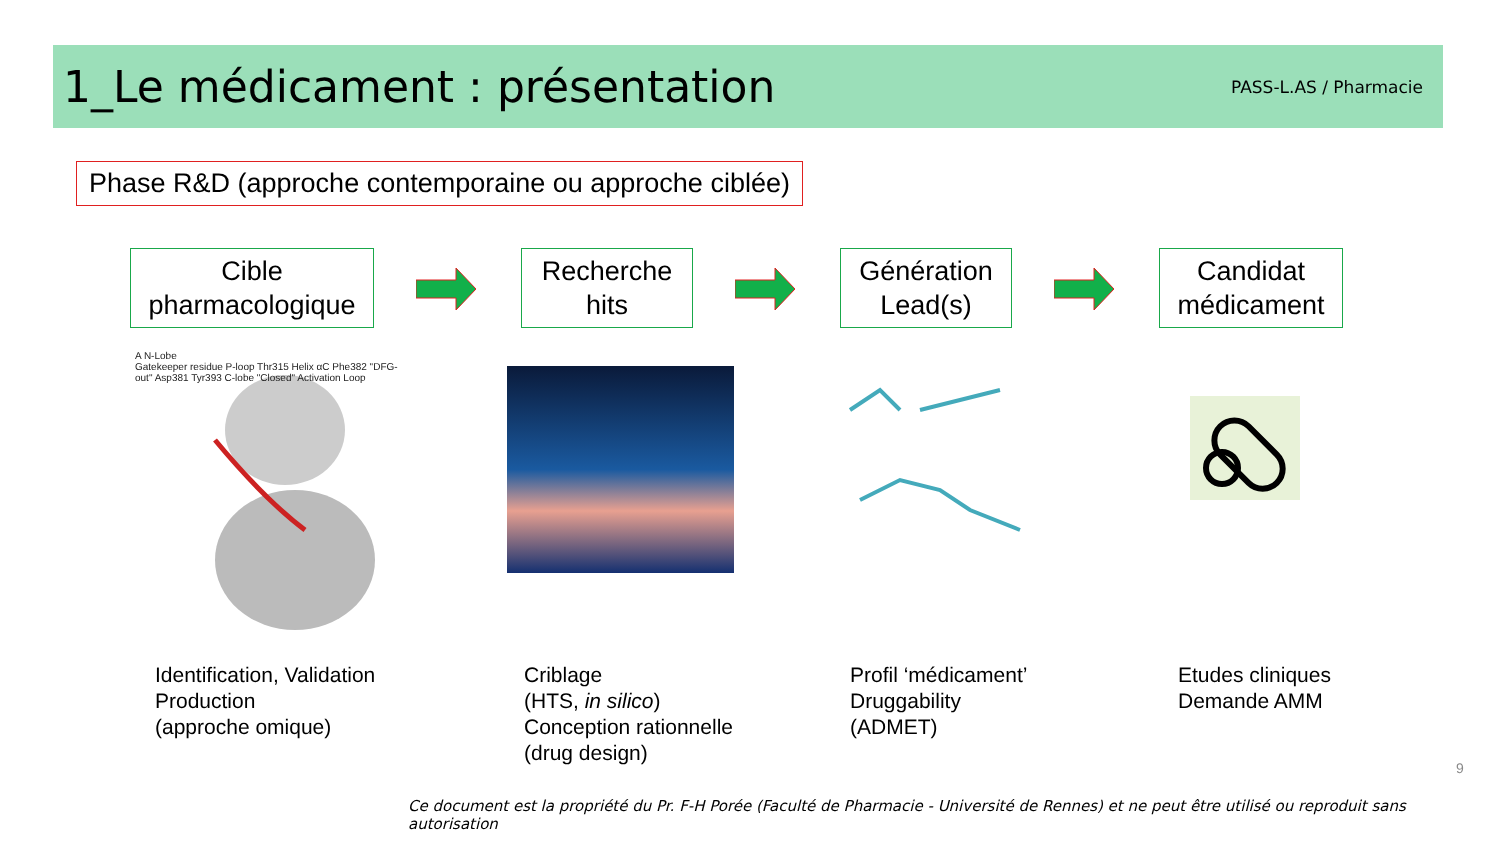1_Le médicament : présentation
PASS-L.AS / Pharmacie
Phase R&D (approche contemporaine ou approche ciblée)
Cible
pharmacologique
Recherche
hits
Génération
Lead(s)
Candidat
médicament
A N-Lobe
Gatekeeper residue P-loop Thr315 Helix αC Phe382 "DFG-out" Asp381 Tyr393 C-lobe "Closed" Activation Loop
Identification, Validation
Production
(approche omique)
Criblage
(HTS, in silico)
Conception rationnelle
(drug design)
Profil ‘médicament’
Druggability
(ADMET)
Etudes cliniques
Demande AMM
9
Ce document est la propriété du Pr. F-H Porée (Faculté de Pharmacie - Université de Rennes) et ne peut être utilisé ou reproduit sans autorisation